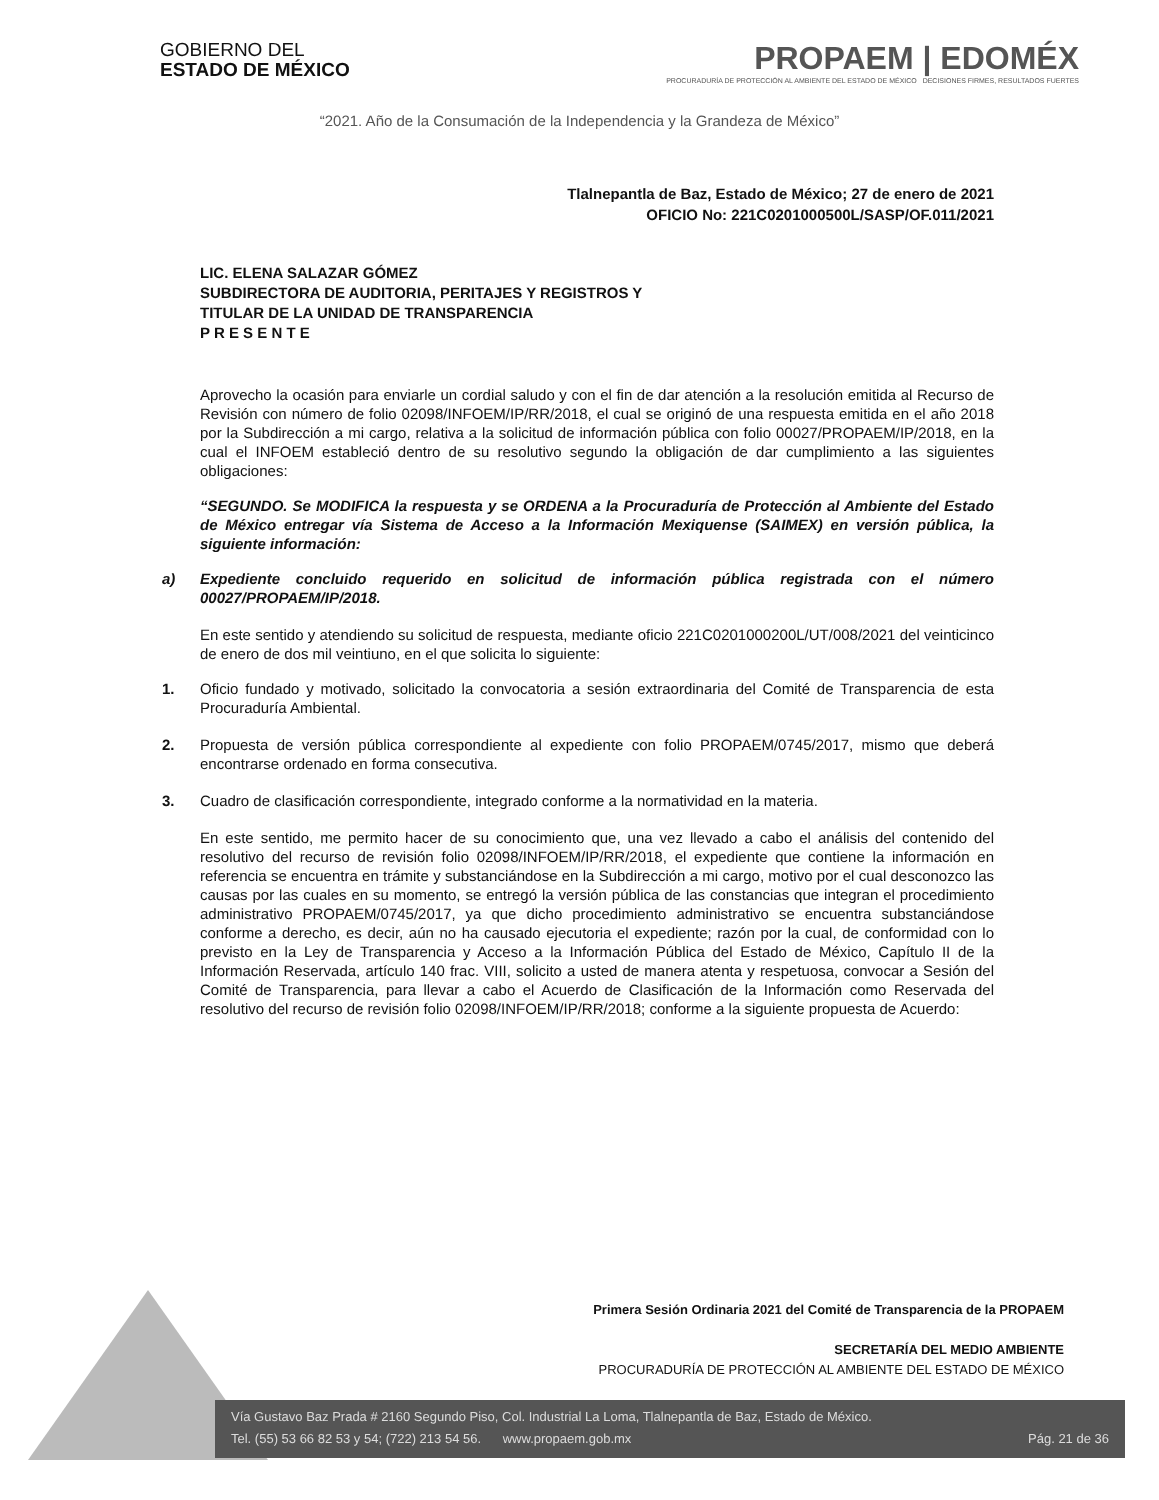GOBIERNO DEL
ESTADO DE MÉXICO
PROPAEM | EDOMÉX
PROCURADURÍA DE PROTECCIÓN AL AMBIENTE DEL ESTADO DE MÉXICO DECISIONES FIRMES, RESULTADOS FUERTES
“2021. Año de la Consumación de la Independencia y la Grandeza de México”
Tlalnepantla de Baz, Estado de México; 27 de enero de 2021
OFICIO No: 221C0201000500L/SASP/OF.011/2021
LIC. ELENA SALAZAR GÓMEZ
SUBDIRECTORA DE AUDITORIA, PERITAJES Y REGISTROS Y
TITULAR DE LA UNIDAD DE TRANSPARENCIA
P R E S E N T E
Aprovecho la ocasión para enviarle un cordial saludo y con el fin de dar atención a la resolución emitida al Recurso de Revisión con número de folio 02098/INFOEM/IP/RR/2018, el cual se originó de una respuesta emitida en el año 2018 por la Subdirección a mi cargo, relativa a la solicitud de información pública con folio 00027/PROPAEM/IP/2018, en la cual el INFOEM estableció dentro de su resolutivo segundo la obligación de dar cumplimiento a las siguientes obligaciones:
“SEGUNDO. Se MODIFICA la respuesta y se ORDENA a la Procuraduría de Protección al Ambiente del Estado de México entregar vía Sistema de Acceso a la Información Mexiquense (SAIMEX) en versión pública, la siguiente información:
a) Expediente concluido requerido en solicitud de información pública registrada con el número 00027/PROPAEM/IP/2018.
En este sentido y atendiendo su solicitud de respuesta, mediante oficio 221C0201000200L/UT/008/2021 del veinticinco de enero de dos mil veintiuno, en el que solicita lo siguiente:
1. Oficio fundado y motivado, solicitado la convocatoria a sesión extraordinaria del Comité de Transparencia de esta Procuraduría Ambiental.
2. Propuesta de versión pública correspondiente al expediente con folio PROPAEM/0745/2017, mismo que deberá encontrarse ordenado en forma consecutiva.
3. Cuadro de clasificación correspondiente, integrado conforme a la normatividad en la materia.
En este sentido, me permito hacer de su conocimiento que, una vez llevado a cabo el análisis del contenido del resolutivo del recurso de revisión folio 02098/INFOEM/IP/RR/2018, el expediente que contiene la información en referencia se encuentra en trámite y substanciándose en la Subdirección a mi cargo, motivo por el cual desconozco las causas por las cuales en su momento, se entregó la versión pública de las constancias que integran el procedimiento administrativo PROPAEM/0745/2017, ya que dicho procedimiento administrativo se encuentra substanciándose conforme a derecho, es decir, aún no ha causado ejecutoria el expediente; razón por la cual, de conformidad con lo previsto en la Ley de Transparencia y Acceso a la Información Pública del Estado de México, Capítulo II de la Información Reservada, artículo 140 frac. VIII, solicito a usted de manera atenta y respetuosa, convocar a Sesión del Comité de Transparencia, para llevar a cabo el Acuerdo de Clasificación de la Información como Reservada del resolutivo del recurso de revisión folio 02098/INFOEM/IP/RR/2018; conforme a la siguiente propuesta de Acuerdo:
Primera Sesión Ordinaria 2021 del Comité de Transparencia de la PROPAEM
SECRETARÍA DEL MEDIO AMBIENTE
PROCURADURÍA DE PROTECCIÓN AL AMBIENTE DEL ESTADO DE MÉXICO
Vía Gustavo Baz Prada # 2160 Segundo Piso, Col. Industrial La Loma, Tlalnepantla de Baz, Estado de México.
Tel. (55) 53 66 82 53 y 54; (722) 213 54 56. www.propaem.gob.mx Pág. 21 de 36